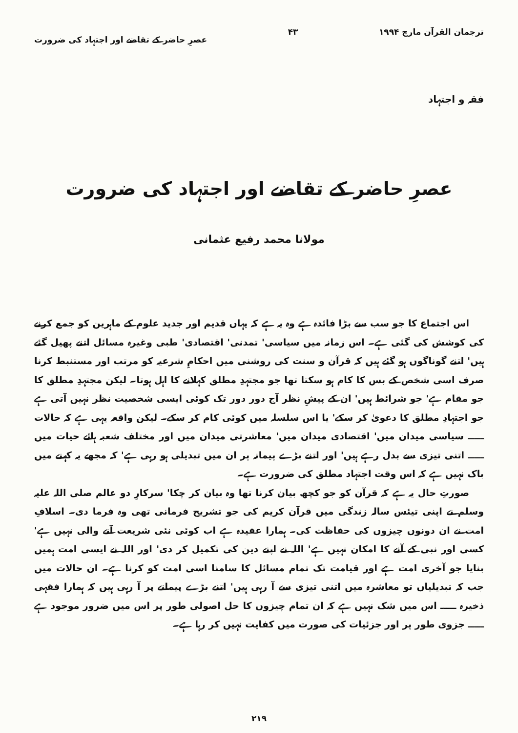ترجمان القرآن مارچ ۱۹۹۴ ۴۳ عصرِ حاضر کے تقاضے اور اجتہاد کی ضرورت
فقہ و اجتہاد
عصرِ حاضر کے تقاضے اور اجتہاد کی ضرورت
مولانا محمد رفیع عثمانی
اس اجتماع کا جو سب سے بڑا فائدہ ہے وہ یہ ہے کہ یہاں قدیم اور جدید علوم کے ماہرین کو جمع کرنے کی کوشش کی گئی ہے۔ اس زمانہ میں سیاسی' تمدنی' اقتصادی' طبی وغیرہ مسائل اتنے پھیل گئے ہیں' اتنے گوناگوں ہو گئے ہیں کہ قرآن و سنت کی روشنی میں احکامِ شرعیہ کو مرتب اور مستنبط کرنا صرف اسی شخص کے بس کا کام ہو سکتا تھا جو مجتہدِ مطلق کہلانے کا اہل ہوتا۔ لیکن مجتہدِ مطلق کا جو مقام ہے' جو شرائط ہیں' ان کے پیشِ نظر آج دور دور تک کوئی ایسی شخصیت نظر نہیں آتی ہے جو اجتہادِ مطلق کا دعویٰ کر سکے' یا اس سلسلہ میں کوئی کام کر سکے۔ لیکن واقعہ یہی ہے کہ حالات ـــــ سیاسی میدان میں' اقتصادی میدان میں' معاشرتی میدان میں اور مختلف شعبہ ہائے حیات میں ـــــ اتنی تیزی سے بدل رہے ہیں' اور اتنے بڑے پیمانہ پر ان میں تبدیلی ہو رہی ہے' کہ مجھے یہ کہنے میں باک نہیں ہے کہ اس وقت اجتہاد مطلق کی ضرورت ہے۔
صورتِ حال یہ ہے کہ قرآن کو جو کچھ بیان کرنا تھا وہ بیان کر چکا' سرکارِ دو عالم صلی اللہ علیہ وسلم نے اپنی تیئس سالہ زندگی میں قرآن کریم کی جو تشریح فرمانی تھی وہ فرما دی۔ اسلافِ امت نے ان دونوں چیزوں کی حفاظت کی۔ ہمارا عقیدہ ہے اب کوئی نئی شریعت آنے والی نہیں ہے' کسی اور نبی کے آنے کا امکان نہیں ہے' اللہ نے اپنے دین کی تکمیل کر دی' اور اللہ نے ایسی امت ہمیں بنایا جو آخری امت ہے اور قیامت تک تمام مسائل کا سامنا اسی امت کو کرنا ہے۔ ان حالات میں جب کہ تبدیلیاں تو معاشرہ میں اتنی تیزی سے آ رہی ہیں' اتنے بڑے پیمانے پر آ رہی ہیں کہ ہمارا فقہی ذخیرہ ـــــ اس میں شک نہیں ہے کہ ان تمام چیزوں کا حل اصولی طور پر اس میں ضرور موجود ہے ـــــ جزوی طور پر اور جزئیات کی صورت میں کفایت نہیں کر رہا ہے۔
۲۱۹